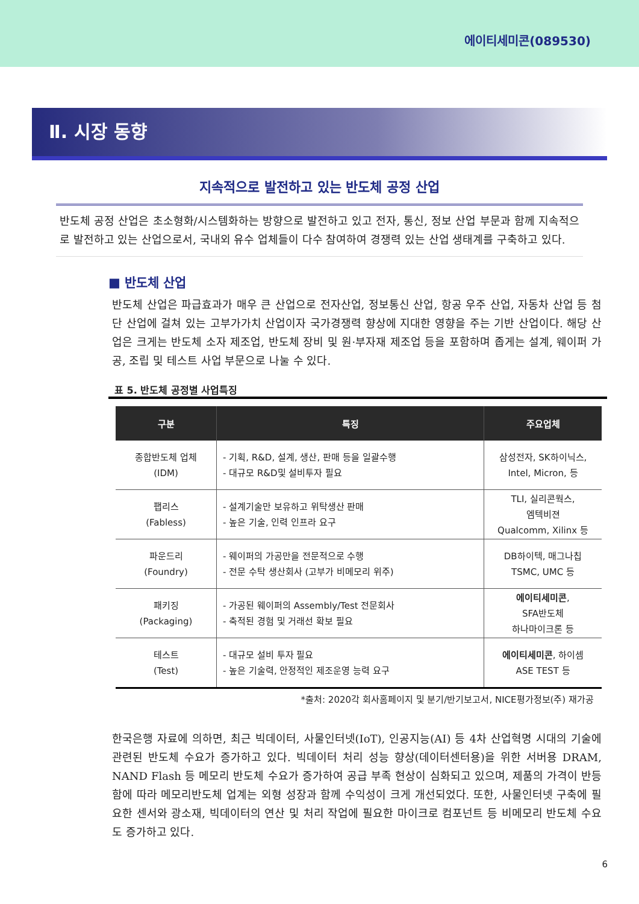에이티세미콘(089530)
Ⅱ. 시장 동향
지속적으로 발전하고 있는 반도체 공정 산업
반도체 공정 산업은 초소형화/시스템화하는 방향으로 발전하고 있고 전자, 통신, 정보 산업 부문과 함께 지속적으로 발전하고 있는 산업으로서, 국내외 유수 업체들이 다수 참여하여 경쟁력 있는 산업 생태계를 구축하고 있다.
■ 반도체 산업
반도체 산업은 파급효과가 매우 큰 산업으로 전자산업, 정보통신 산업, 항공 우주 산업, 자동차 산업 등 첨단 산업에 걸쳐 있는 고부가가치 산업이자 국가경쟁력 향상에 지대한 영향을 주는 기반 산업이다. 해당 산업은 크게는 반도체 소자 제조업, 반도체 장비 및 원·부자재 제조업 등을 포함하며 좁게는 설계, 웨이퍼 가공, 조립 및 테스트 사업 부문으로 나눌 수 있다.
표 5. 반도체 공정별 사업특징
| 구분 | 특징 | 주요업체 |
| --- | --- | --- |
| 종합반도체 업체 (IDM) | - 기획, R&D, 설계, 생산, 판매 등을 일괄수행 - 대규모 R&D및 설비투자 필요 | 삼성전자, SK하이닉스, Intel, Micron, 등 |
| 팹리스 (Fabless) | - 설계기술만 보유하고 위탁생산 판매 - 높은 기술, 인력 인프라 요구 | TLI, 실리콘웍스, 엠텍비젼 Qualcomm, Xilinx 등 |
| 파운드리 (Foundry) | - 웨이퍼의 가공만을 전문적으로 수행 - 전문 수탁 생산회사 (고부가 비메모리 위주) | DB하이텍, 매그나칩 TSMC, UMC 등 |
| 패키징 (Packaging) | - 가공된 웨이퍼의 Assembly/Test 전문회사 - 축적된 경험 및 거래선 확보 필요 | 에이티세미콘 , SFA반도체 하나마이크론 등 |
| 테스트 (Test) | - 대규모 설비 투자 필요 - 높은 기술력, 안정적인 제조운영 능력 요구 | 에이티세미콘 , 하이셈 ASE TEST 등 |
*출처: 2020각 회사홈페이지 및 분기/반기보고서, NICE평가정보(주) 재가공
한국은행 자료에 의하면, 최근 빅데이터, 사물인터넷(IoT), 인공지능(AI) 등 4차 산업혁명 시대의 기술에 관련된 반도체 수요가 증가하고 있다. 빅데이터 처리 성능 향상(데이터센터용)을 위한 서버용 DRAM, NAND Flash 등 메모리 반도체 수요가 증가하여 공급 부족 현상이 심화되고 있으며, 제품의 가격이 반등함에 따라 메모리반도체 업계는 외형 성장과 함께 수익성이 크게 개선되었다. 또한, 사물인터넷 구축에 필요한 센서와 광소재, 빅데이터의 연산 및 처리 작업에 필요한 마이크로 컴포넌트 등 비메모리 반도체 수요도 증가하고 있다.
6